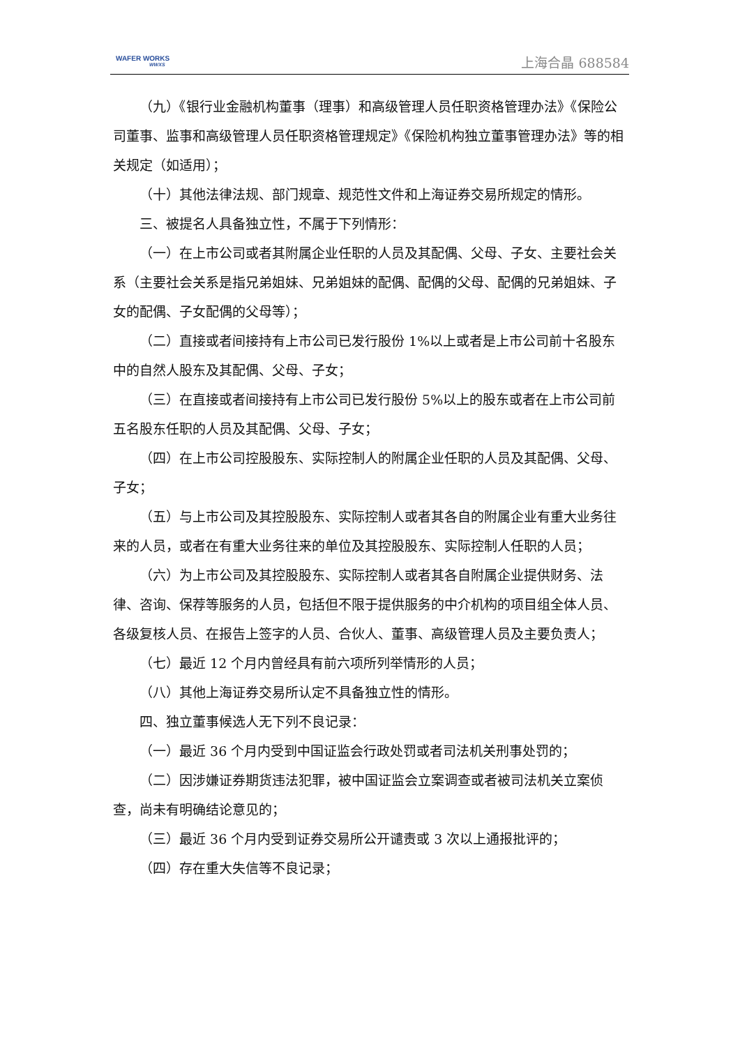WAFER WORKS
WWXS
上海合晶 688584
（九）《银行业金融机构董事（理事）和高级管理人员任职资格管理办法》《保险公司董事、监事和高级管理人员任职资格管理规定》《保险机构独立董事管理办法》等的相关规定（如适用）；
（十）其他法律法规、部门规章、规范性文件和上海证券交易所规定的情形。
三、被提名人具备独立性，不属于下列情形：
（一）在上市公司或者其附属企业任职的人员及其配偶、父母、子女、主要社会关系（主要社会关系是指兄弟姐妹、兄弟姐妹的配偶、配偶的父母、配偶的兄弟姐妹、子女的配偶、子女配偶的父母等）；
（二）直接或者间接持有上市公司已发行股份 1%以上或者是上市公司前十名股东中的自然人股东及其配偶、父母、子女；
（三）在直接或者间接持有上市公司已发行股份 5%以上的股东或者在上市公司前五名股东任职的人员及其配偶、父母、子女；
（四）在上市公司控股股东、实际控制人的附属企业任职的人员及其配偶、父母、子女；
（五）与上市公司及其控股股东、实际控制人或者其各自的附属企业有重大业务往来的人员，或者在有重大业务往来的单位及其控股股东、实际控制人任职的人员；
（六）为上市公司及其控股股东、实际控制人或者其各自附属企业提供财务、法律、咨询、保荐等服务的人员，包括但不限于提供服务的中介机构的项目组全体人员、各级复核人员、在报告上签字的人员、合伙人、董事、高级管理人员及主要负责人；
（七）最近 12 个月内曾经具有前六项所列举情形的人员；
（八）其他上海证券交易所认定不具备独立性的情形。
四、独立董事候选人无下列不良记录：
（一）最近 36 个月内受到中国证监会行政处罚或者司法机关刑事处罚的；
（二）因涉嫌证券期货违法犯罪，被中国证监会立案调查或者被司法机关立案侦查，尚未有明确结论意见的；
（三）最近 36 个月内受到证券交易所公开谴责或 3 次以上通报批评的；
（四）存在重大失信等不良记录；